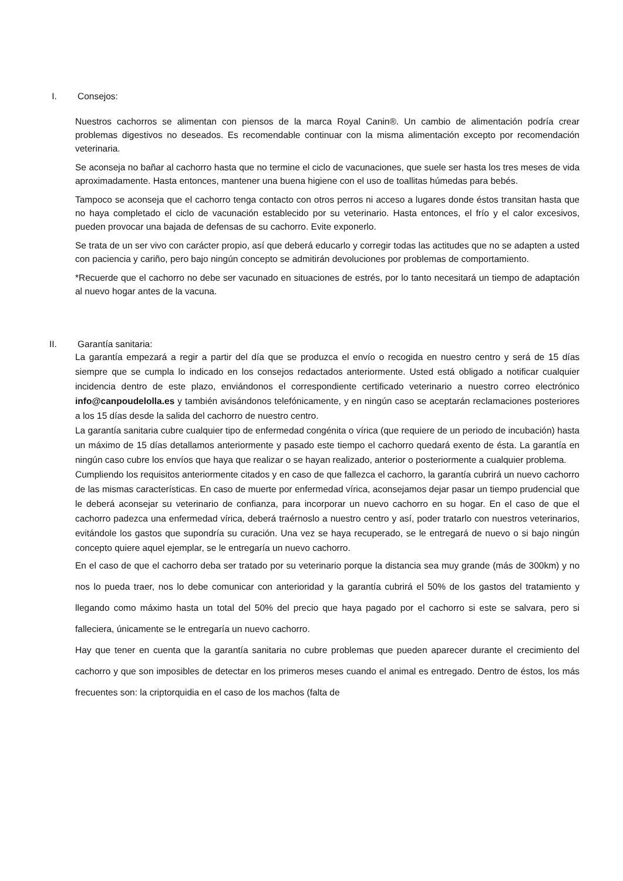I. Consejos:
Nuestros cachorros se alimentan con piensos de la marca Royal Canin®. Un cambio de alimentación podría crear problemas digestivos no deseados. Es recomendable continuar con la misma alimentación excepto por recomendación veterinaria.
Se aconseja no bañar al cachorro hasta que no termine el ciclo de vacunaciones, que suele ser hasta los tres meses de vida aproximadamente. Hasta entonces, mantener una buena higiene con el uso de toallitas húmedas para bebés.
Tampoco se aconseja que el cachorro tenga contacto con otros perros ni acceso a lugares donde éstos transitan hasta que no haya completado el ciclo de vacunación establecido por su veterinario. Hasta entonces, el frío y el calor excesivos, pueden provocar una bajada de defensas de su cachorro. Evite exponerlo.
Se trata de un ser vivo con carácter propio, así que deberá educarlo y corregir todas las actitudes que no se adapten a usted con paciencia y cariño, pero bajo ningún concepto se admitirán devoluciones por problemas de comportamiento.
*Recuerde que el cachorro no debe ser vacunado en situaciones de estrés, por lo tanto necesitará un tiempo de adaptación al nuevo hogar antes de la vacuna.
II. Garantía sanitaria:
La garantía empezará a regir a partir del día que se produzca el envío o recogida en nuestro centro y será de 15 días siempre que se cumpla lo indicado en los consejos redactados anteriormente. Usted está obligado a notificar cualquier incidencia dentro de este plazo, enviándonos el correspondiente certificado veterinario a nuestro correo electrónico info@canpoudelolla.es y también avisándonos telefónicamente, y en ningún caso se aceptarán reclamaciones posteriores a los 15 días desde la salida del cachorro de nuestro centro.
La garantía sanitaria cubre cualquier tipo de enfermedad congénita o vírica (que requiere de un periodo de incubación) hasta un máximo de 15 días detallamos anteriormente y pasado este tiempo el cachorro quedará exento de ésta. La garantía en ningún caso cubre los envíos que haya que realizar o se hayan realizado, anterior o posteriormente a cualquier problema.
Cumpliendo los requisitos anteriormente citados y en caso de que fallezca el cachorro, la garantía cubrirá un nuevo cachorro de las mismas características. En caso de muerte por enfermedad vírica, aconsejamos dejar pasar un tiempo prudencial que le deberá aconsejar su veterinario de confianza, para incorporar un nuevo cachorro en su hogar. En el caso de que el cachorro padezca una enfermedad vírica, deberá traérnoslo a nuestro centro y así, poder tratarlo con nuestros veterinarios, evitándole los gastos que supondría su curación. Una vez se haya recuperado, se le entregará de nuevo o si bajo ningún concepto quiere aquel ejemplar, se le entregaría un nuevo cachorro.
En el caso de que el cachorro deba ser tratado por su veterinario porque la distancia sea muy grande (más de 300km) y no nos lo pueda traer, nos lo debe comunicar con anterioridad y la garantía cubrirá el 50% de los gastos del tratamiento y llegando como máximo hasta un total del 50% del precio que haya pagado por el cachorro si este se salvara, pero si falleciera, únicamente se le entregaría un nuevo cachorro.
Hay que tener en cuenta que la garantía sanitaria no cubre problemas que pueden aparecer durante el crecimiento del cachorro y que son imposibles de detectar en los primeros meses cuando el animal es entregado. Dentro de éstos, los más frecuentes son: la criptorquidia en el caso de los machos (falta de